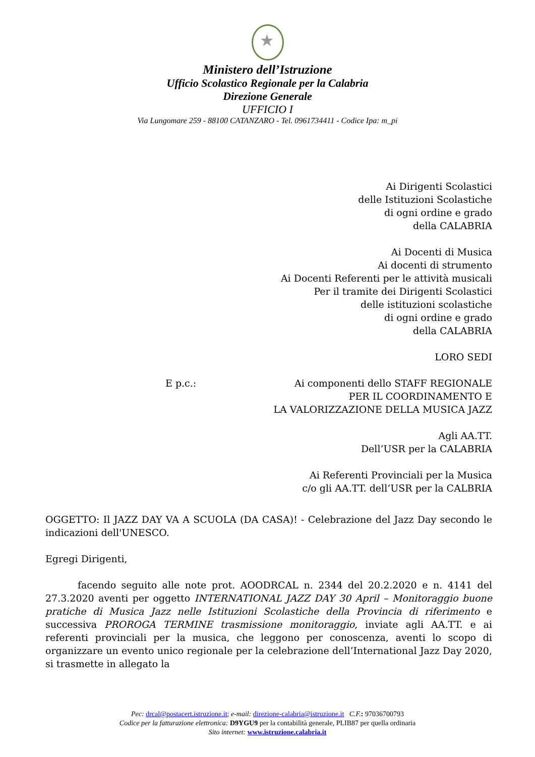★
Ministero dell’Istruzione
Ufficio Scolastico Regionale per la Calabria
Direzione Generale
UFFICIO I
Via Lungomare 259 - 88100 CATANZARO - Tel. 0961734411 - Codice Ipa: m_pi
Ai Dirigenti Scolastici
delle Istituzioni Scolastiche
di ogni ordine e grado
della CALABRIA
Ai Docenti di Musica
Ai docenti di strumento
Ai Docenti Referenti per le attività musicali
Per il tramite dei Dirigenti Scolastici
delle istituzioni scolastiche
di ogni ordine e grado
della CALABRIA
LORO SEDI
E p.c.: Ai componenti dello STAFF REGIONALE
PER IL COORDINAMENTO E
LA VALORIZZAZIONE DELLA MUSICA JAZZ
Agli AA.TT.
Dell’USR per la CALABRIA
Ai Referenti Provinciali per la Musica
c/o gli AA.TT. dell’USR per la CALBRIA
OGGETTO: Il JAZZ DAY VA A SCUOLA (DA CASA)! - Celebrazione del Jazz Day secondo le indicazioni dell'UNESCO.
Egregi Dirigenti,
facendo seguito alle note prot. AOODRCAL n. 2344 del 20.2.2020 e n. 4141 del 27.3.2020 aventi per oggetto INTERNATIONAL JAZZ DAY 30 April – Monitoraggio buone pratiche di Musica Jazz nelle Istituzioni Scolastiche della Provincia di riferimento e successiva PROROGA TERMINE trasmissione monitoraggio, inviate agli AA.TT. e ai referenti provinciali per la musica, che leggono per conoscenza, aventi lo scopo di organizzare un evento unico regionale per la celebrazione dell’International Jazz Day 2020, si trasmette in allegato la
Pec: drcal@postacert.istruzione.it; e-mail: direzione-calabria@istruzione.it C.F.: 97036700793
Codice per la fatturazione elettronica: D9YGU9 per la contabilità generale, PLIB87 per quella ordinaria
Sito internet: www.istruzione.calabria.it